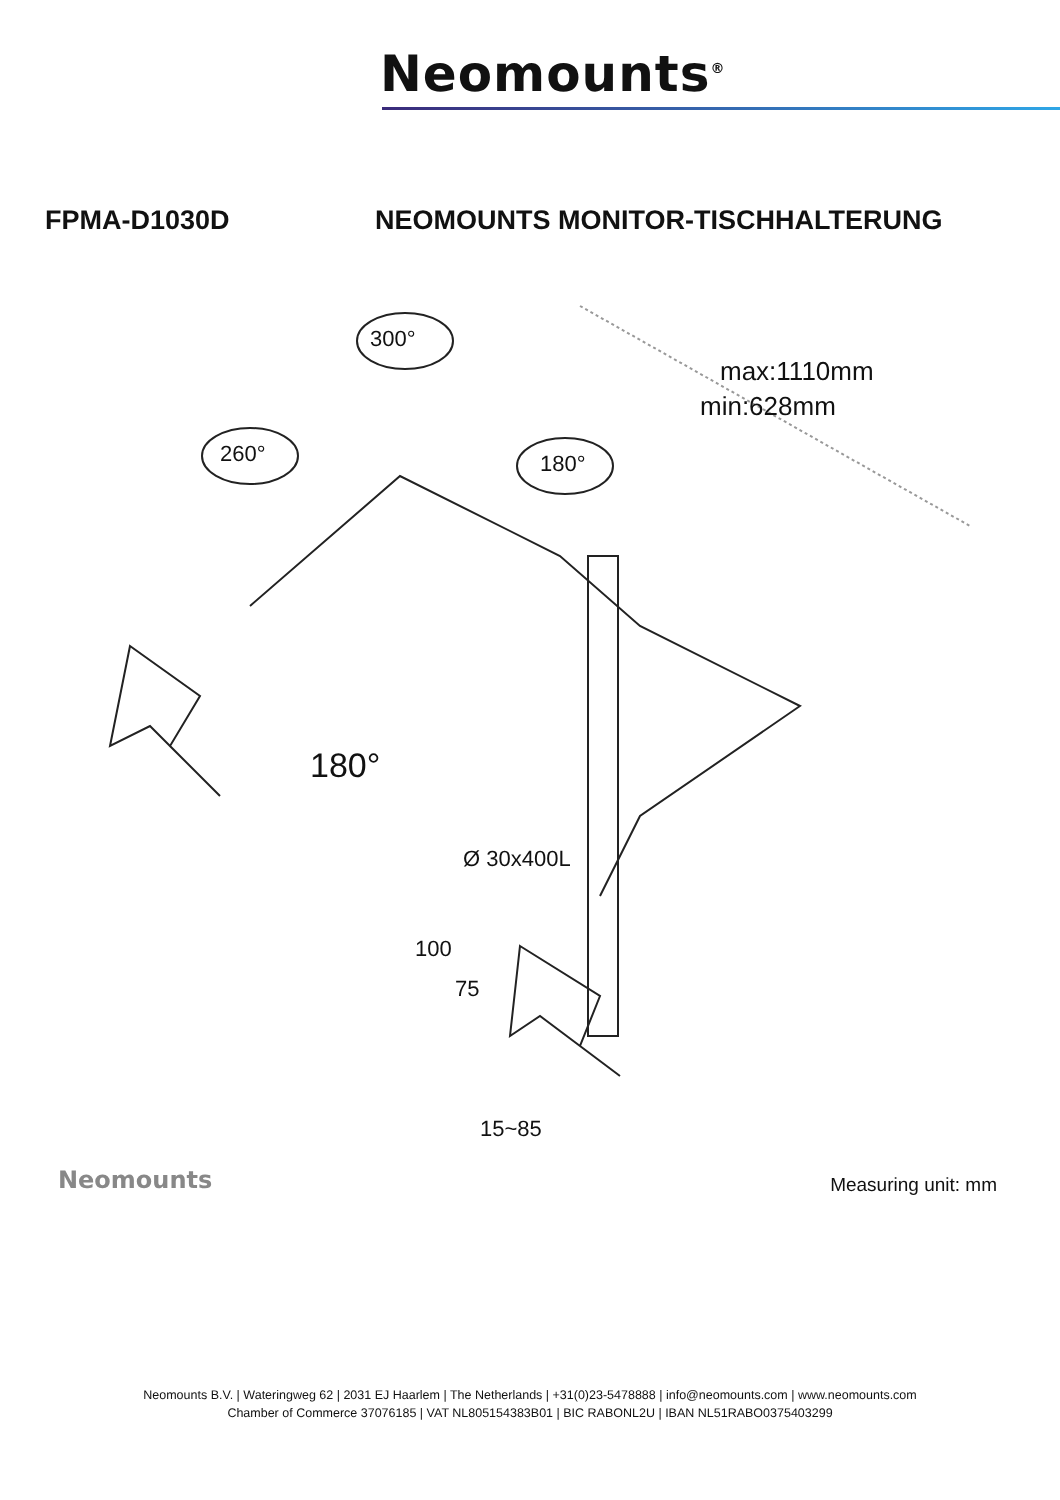Neomounts<sup>®</sup>
FPMA-D1030D NEOMOUNTS MONITOR-TISCHHALTERUNG
300°
260° 180°
180°
max:1110mm
min:628mm
Ø 30x400L
100
75
15~85
Neomounts
Measuring unit: mm
Neomounts B.V. | Wateringweg 62 | 2031 EJ Haarlem | The Netherlands | +31(0)23-5478888 | info@neomounts.com | www.neomounts.com
Chamber of Commerce 37076185 | VAT NL805154383B01 | BIC RABONL2U | IBAN NL51RABO0375403299